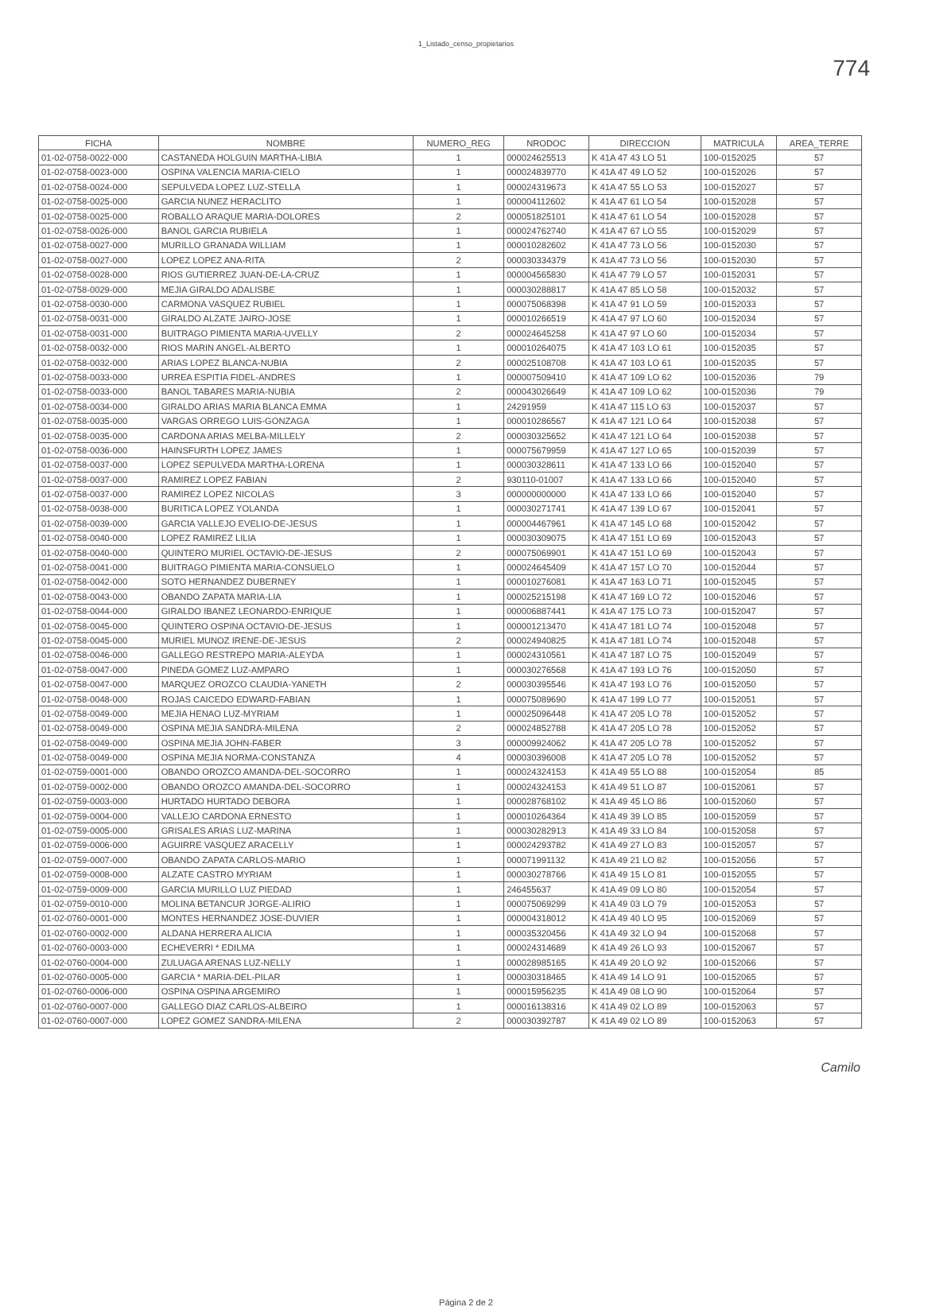1_Listado_censo_propietarios
774
| FICHA | NOMBRE | NUMERO_REG | NRODOC | DIRECCION | MATRICULA | AREA_TERRE |
| --- | --- | --- | --- | --- | --- | --- |
| 01-02-0758-0022-000 | CASTANEDA HOLGUIN MARTHA-LIBIA | 1 | 000024625513 | K 41A 47 43 LO 51 | 100-0152025 | 57 |
| 01-02-0758-0023-000 | OSPINA VALENCIA MARIA-CIELO | 1 | 000024839770 | K 41A 47 49 LO 52 | 100-0152026 | 57 |
| 01-02-0758-0024-000 | SEPULVEDA LOPEZ LUZ-STELLA | 1 | 000024319673 | K 41A 47 55 LO 53 | 100-0152027 | 57 |
| 01-02-0758-0025-000 | GARCIA NUNEZ HERACLITO | 1 | 000004112602 | K 41A 47 61 LO 54 | 100-0152028 | 57 |
| 01-02-0758-0025-000 | ROBALLO ARAQUE MARIA-DOLORES | 2 | 000051825101 | K 41A 47 61 LO 54 | 100-0152028 | 57 |
| 01-02-0758-0026-000 | BANOL GARCIA RUBIELA | 1 | 000024762740 | K 41A 47 67 LO 55 | 100-0152029 | 57 |
| 01-02-0758-0027-000 | MURILLO GRANADA WILLIAM | 1 | 000010282602 | K 41A 47 73 LO 56 | 100-0152030 | 57 |
| 01-02-0758-0027-000 | LOPEZ LOPEZ ANA-RITA | 2 | 000030334379 | K 41A 47 73 LO 56 | 100-0152030 | 57 |
| 01-02-0758-0028-000 | RIOS GUTIERREZ JUAN-DE-LA-CRUZ | 1 | 000004565830 | K 41A 47 79 LO 57 | 100-0152031 | 57 |
| 01-02-0758-0029-000 | MEJIA GIRALDO ADALISBE | 1 | 000030288817 | K 41A 47 85 LO 58 | 100-0152032 | 57 |
| 01-02-0758-0030-000 | CARMONA VASQUEZ RUBIEL | 1 | 000075068398 | K 41A 47 91 LO 59 | 100-0152033 | 57 |
| 01-02-0758-0031-000 | GIRALDO ALZATE JAIRO-JOSE | 1 | 000010266519 | K 41A 47 97 LO 60 | 100-0152034 | 57 |
| 01-02-0758-0031-000 | BUITRAGO PIMIENTA MARIA-UVELLY | 2 | 000024645258 | K 41A 47 97 LO 60 | 100-0152034 | 57 |
| 01-02-0758-0032-000 | RIOS MARIN ANGEL-ALBERTO | 1 | 000010264075 | K 41A 47 103 LO 61 | 100-0152035 | 57 |
| 01-02-0758-0032-000 | ARIAS LOPEZ BLANCA-NUBIA | 2 | 000025108708 | K 41A 47 103 LO 61 | 100-0152035 | 57 |
| 01-02-0758-0033-000 | URREA ESPITIA FIDEL-ANDRES | 1 | 000007509410 | K 41A 47 109 LO 62 | 100-0152036 | 79 |
| 01-02-0758-0033-000 | BANOL TABARES MARIA-NUBIA | 2 | 000043026649 | K 41A 47 109 LO 62 | 100-0152036 | 79 |
| 01-02-0758-0034-000 | GIRALDO ARIAS MARIA BLANCA EMMA | 1 | 24291959 | K 41A 47 115 LO 63 | 100-0152037 | 57 |
| 01-02-0758-0035-000 | VARGAS ORREGO LUIS-GONZAGA | 1 | 000010286567 | K 41A 47 121 LO 64 | 100-0152038 | 57 |
| 01-02-0758-0035-000 | CARDONA ARIAS MELBA-MILLELY | 2 | 000030325652 | K 41A 47 121 LO 64 | 100-0152038 | 57 |
| 01-02-0758-0036-000 | HAINSFURTH LOPEZ JAMES | 1 | 000075679959 | K 41A 47 127 LO 65 | 100-0152039 | 57 |
| 01-02-0758-0037-000 | LOPEZ SEPULVEDA MARTHA-LORENA | 1 | 000030328611 | K 41A 47 133 LO 66 | 100-0152040 | 57 |
| 01-02-0758-0037-000 | RAMIREZ LOPEZ FABIAN | 2 | 930110-01007 | K 41A 47 133 LO 66 | 100-0152040 | 57 |
| 01-02-0758-0037-000 | RAMIREZ LOPEZ NICOLAS | 3 | 000000000000 | K 41A 47 133 LO 66 | 100-0152040 | 57 |
| 01-02-0758-0038-000 | BURITICA LOPEZ YOLANDA | 1 | 000030271741 | K 41A 47 139 LO 67 | 100-0152041 | 57 |
| 01-02-0758-0039-000 | GARCIA VALLEJO EVELIO-DE-JESUS | 1 | 000004467961 | K 41A 47 145 LO 68 | 100-0152042 | 57 |
| 01-02-0758-0040-000 | LOPEZ RAMIREZ LILIA | 1 | 000030309075 | K 41A 47 151 LO 69 | 100-0152043 | 57 |
| 01-02-0758-0040-000 | QUINTERO MURIEL OCTAVIO-DE-JESUS | 2 | 000075069901 | K 41A 47 151 LO 69 | 100-0152043 | 57 |
| 01-02-0758-0041-000 | BUITRAGO PIMIENTA MARIA-CONSUELO | 1 | 000024645409 | K 41A 47 157 LO 70 | 100-0152044 | 57 |
| 01-02-0758-0042-000 | SOTO HERNANDEZ DUBERNEY | 1 | 000010276081 | K 41A 47 163 LO 71 | 100-0152045 | 57 |
| 01-02-0758-0043-000 | OBANDO ZAPATA MARIA-LIA | 1 | 000025215198 | K 41A 47 169 LO 72 | 100-0152046 | 57 |
| 01-02-0758-0044-000 | GIRALDO IBANEZ LEONARDO-ENRIQUE | 1 | 000006887441 | K 41A 47 175 LO 73 | 100-0152047 | 57 |
| 01-02-0758-0045-000 | QUINTERO OSPINA OCTAVIO-DE-JESUS | 1 | 000001213470 | K 41A 47 181 LO 74 | 100-0152048 | 57 |
| 01-02-0758-0045-000 | MURIEL MUNOZ IRENE-DE-JESUS | 2 | 000024940825 | K 41A 47 181 LO 74 | 100-0152048 | 57 |
| 01-02-0758-0046-000 | GALLEGO RESTREPO MARIA-ALEYDA | 1 | 000024310561 | K 41A 47 187 LO 75 | 100-0152049 | 57 |
| 01-02-0758-0047-000 | PINEDA GOMEZ LUZ-AMPARO | 1 | 000030276568 | K 41A 47 193 LO 76 | 100-0152050 | 57 |
| 01-02-0758-0047-000 | MARQUEZ OROZCO CLAUDIA-YANETH | 2 | 000030395546 | K 41A 47 193 LO 76 | 100-0152050 | 57 |
| 01-02-0758-0048-000 | ROJAS CAICEDO EDWARD-FABIAN | 1 | 000075089690 | K 41A 47 199 LO 77 | 100-0152051 | 57 |
| 01-02-0758-0049-000 | MEJIA HENAO LUZ-MYRIAM | 1 | 000025096448 | K 41A 47 205 LO 78 | 100-0152052 | 57 |
| 01-02-0758-0049-000 | OSPINA MEJIA SANDRA-MILENA | 2 | 000024852788 | K 41A 47 205 LO 78 | 100-0152052 | 57 |
| 01-02-0758-0049-000 | OSPINA MEJIA JOHN-FABER | 3 | 000009924062 | K 41A 47 205 LO 78 | 100-0152052 | 57 |
| 01-02-0758-0049-000 | OSPINA MEJIA NORMA-CONSTANZA | 4 | 000030396008 | K 41A 47 205 LO 78 | 100-0152052 | 57 |
| 01-02-0759-0001-000 | OBANDO OROZCO AMANDA-DEL-SOCORRO | 1 | 000024324153 | K 41A 49 55 LO 88 | 100-0152054 | 85 |
| 01-02-0759-0002-000 | OBANDO OROZCO AMANDA-DEL-SOCORRO | 1 | 000024324153 | K 41A 49 51 LO 87 | 100-0152061 | 57 |
| 01-02-0759-0003-000 | HURTADO HURTADO DEBORA | 1 | 000028768102 | K 41A 49 45 LO 86 | 100-0152060 | 57 |
| 01-02-0759-0004-000 | VALLEJO CARDONA ERNESTO | 1 | 000010264364 | K 41A 49 39 LO 85 | 100-0152059 | 57 |
| 01-02-0759-0005-000 | GRISALES ARIAS LUZ-MARINA | 1 | 000030282913 | K 41A 49 33 LO 84 | 100-0152058 | 57 |
| 01-02-0759-0006-000 | AGUIRRE VASQUEZ ARACELLY | 1 | 000024293782 | K 41A 49 27 LO 83 | 100-0152057 | 57 |
| 01-02-0759-0007-000 | OBANDO ZAPATA CARLOS-MARIO | 1 | 000071991132 | K 41A 49 21 LO 82 | 100-0152056 | 57 |
| 01-02-0759-0008-000 | ALZATE CASTRO MYRIAM | 1 | 000030278766 | K 41A 49 15 LO 81 | 100-0152055 | 57 |
| 01-02-0759-0009-000 | GARCIA MURILLO LUZ PIEDAD | 1 | 246455637 | K 41A 49 09 LO 80 | 100-0152054 | 57 |
| 01-02-0759-0010-000 | MOLINA BETANCUR JORGE-ALIRIO | 1 | 000075069299 | K 41A 49 03 LO 79 | 100-0152053 | 57 |
| 01-02-0760-0001-000 | MONTES HERNANDEZ JOSE-DUVIER | 1 | 000004318012 | K 41A 49 40 LO 95 | 100-0152069 | 57 |
| 01-02-0760-0002-000 | ALDANA HERRERA ALICIA | 1 | 000035320456 | K 41A 49 32 LO 94 | 100-0152068 | 57 |
| 01-02-0760-0003-000 | ECHEVERRI * EDILMA | 1 | 000024314689 | K 41A 49 26 LO 93 | 100-0152067 | 57 |
| 01-02-0760-0004-000 | ZULUAGA ARENAS LUZ-NELLY | 1 | 000028985165 | K 41A 49 20 LO 92 | 100-0152066 | 57 |
| 01-02-0760-0005-000 | GARCIA * MARIA-DEL-PILAR | 1 | 000030318465 | K 41A 49 14 LO 91 | 100-0152065 | 57 |
| 01-02-0760-0006-000 | OSPINA OSPINA ARGEMIRO | 1 | 000015956235 | K 41A 49 08 LO 90 | 100-0152064 | 57 |
| 01-02-0760-0007-000 | GALLEGO DIAZ CARLOS-ALBEIRO | 1 | 000016138316 | K 41A 49 02 LO 89 | 100-0152063 | 57 |
| 01-02-0760-0007-000 | LOPEZ GOMEZ SANDRA-MILENA | 2 | 000030392787 | K 41A 49 02 LO 89 | 100-0152063 | 57 |
Camilo
Página 2 de 2